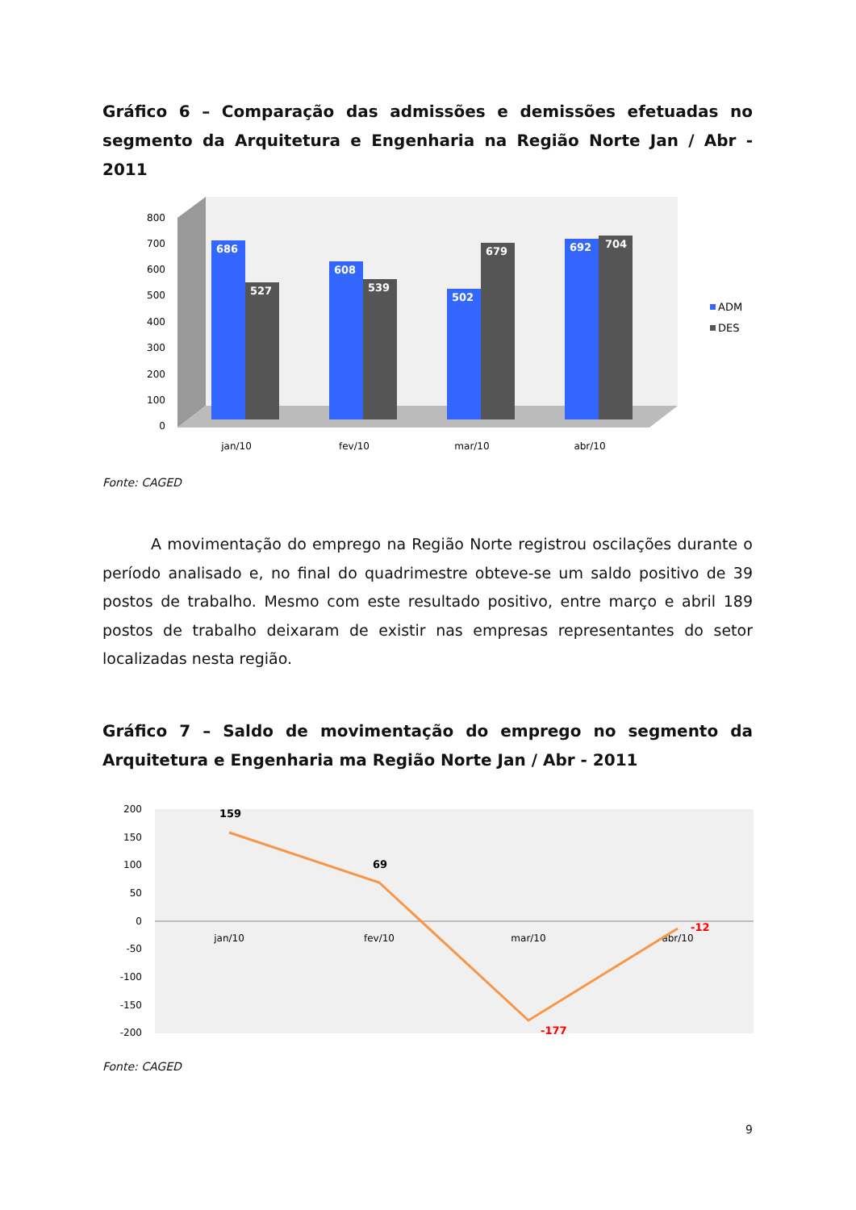Gráfico 6 – Comparação das admissões e demissões efetuadas no
segmento da Arquitetura e Engenharia na Região Norte Jan / Abr - 2011
800
700
600
500
400
300
200
100
0
686
527
608
539
502
679
692
704
jan/10
fev/10
mar/10
abr/10
ADM
DES
Fonte: CAGED
A movimentação do emprego na Região Norte registrou oscilações durante o período analisado e, no final do quadrimestre obteve-se um saldo positivo de 39 postos de trabalho. Mesmo com este resultado positivo, entre março e abril 189 postos de trabalho deixaram de existir nas empresas representantes do setor localizadas nesta região.
Gráfico 7 – Saldo de movimentação do emprego no segmento da
Arquitetura e Engenharia ma Região Norte Jan / Abr - 2011
200
150
100
50
0
-50
-100
-150
-200
jan/10
fev/10
mar/10
abr/10
159
69
-177
-12
Fonte: CAGED
9